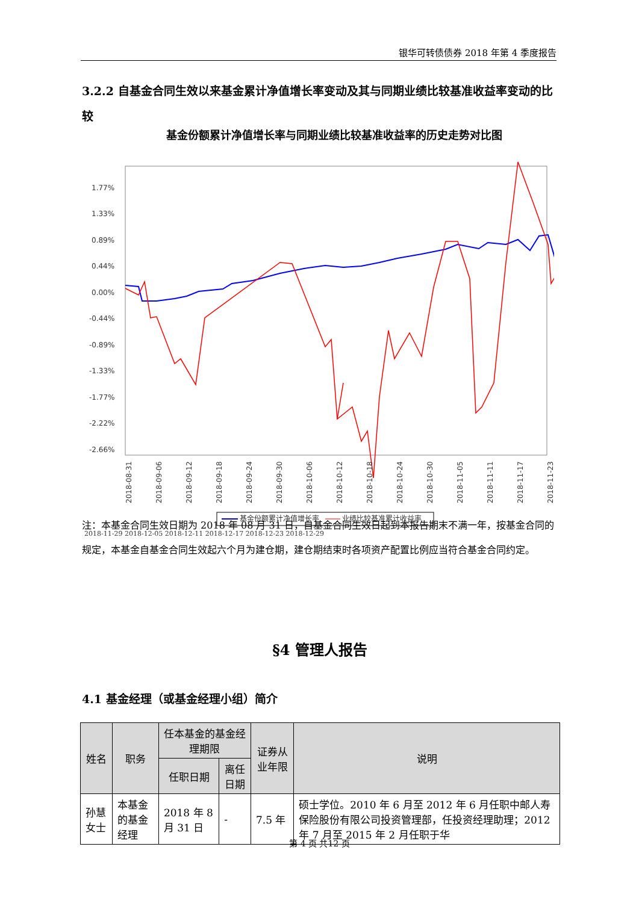银华可转债债券 2018 年第 4 季度报告
3.2.2 自基金合同生效以来基金累计净值增长率变动及其与同期业绩比较基准收益率变动的比较
基金份额累计净值增长率与同期业绩比较基准收益率的历史走势对比图
1.77%
1.33%
0.89%
0.44%
0.00%
-0.44%
-0.89%
-1.33%
-1.77%
-2.22%
-2.66%
2018-08-31
2018-09-06
2018-09-12
2018-09-18
2018-09-24
2018-09-30
2018-10-06
2018-10-12
2018-10-18
2018-10-24
2018-10-30
2018-11-05
2018-11-11
2018-11-17
2018-11-23
基金份额累计净值增长率
业绩比较基准累计收益率
2018-11-29 2018-12-05 2018-12-11 2018-12-17 2018-12-23 2018-12-29
注：本基金合同生效日期为 2018 年 08 月 31 日，自基金合同生效日起到本报告期末不满一年，按基金合同的规定，本基金自基金合同生效起六个月为建仓期，建仓期结束时各项资产配置比例应当符合基金合同约定。
§4 管理人报告
4.1 基金经理（或基金经理小组）简介
| 姓名 | 职务 | 任本基金的基金经理期限 | | 证券从业年限 | 说明 |
| --- | --- | --- | --- | --- | --- |
| | | 任职日期 | 离任日期 | | |
| 孙慧女士 | 本基金的基金经理 | 2018 年 8 月 31 日 | - | 7.5 年 | 硕士学位。2010 年 6 月至 2012 年 6 月任职中邮人寿保险股份有限公司投资管理部，任投资经理助理；2012 年 7 月至 2015 年 2 月任职于华 |
第 4 页 共12 页